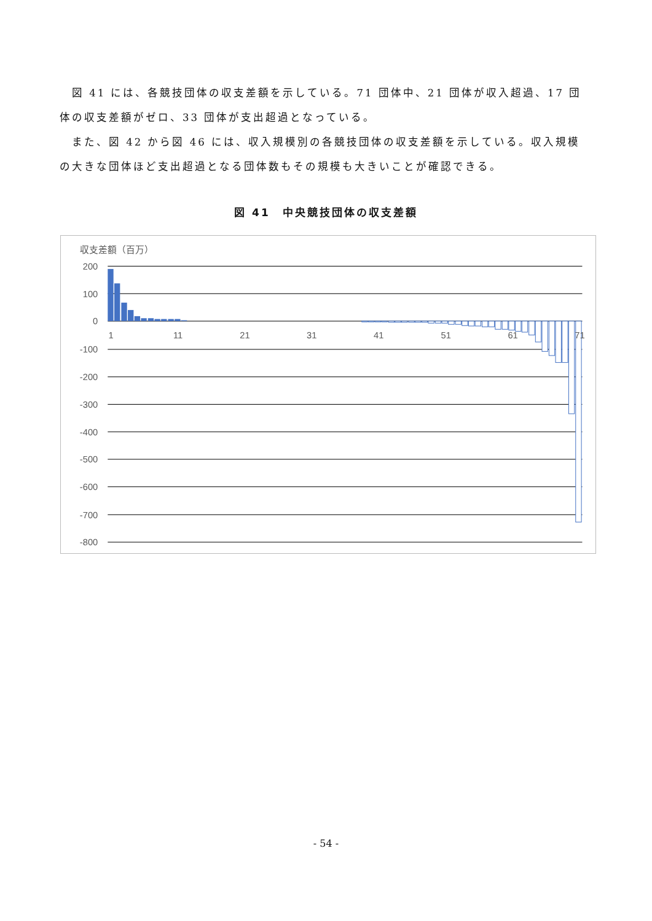図 41 には、各競技団体の収支差額を示している。71 団体中、21 団体が収入超過、17 団体の収支差額がゼロ、33 団体が支出超過となっている。
また、図 42 から図 46 には、収入規模別の各競技団体の収支差額を示している。収入規模の大きな団体ほど支出超過となる団体数もその規模も大きいことが確認できる。
図 41　中央競技団体の収支差額
収支差額（百万）
200
100
0
-100
-200
-300
-400
-500
-600
-700
-800
1
11
21
31
41
51
61
71
- 54 -